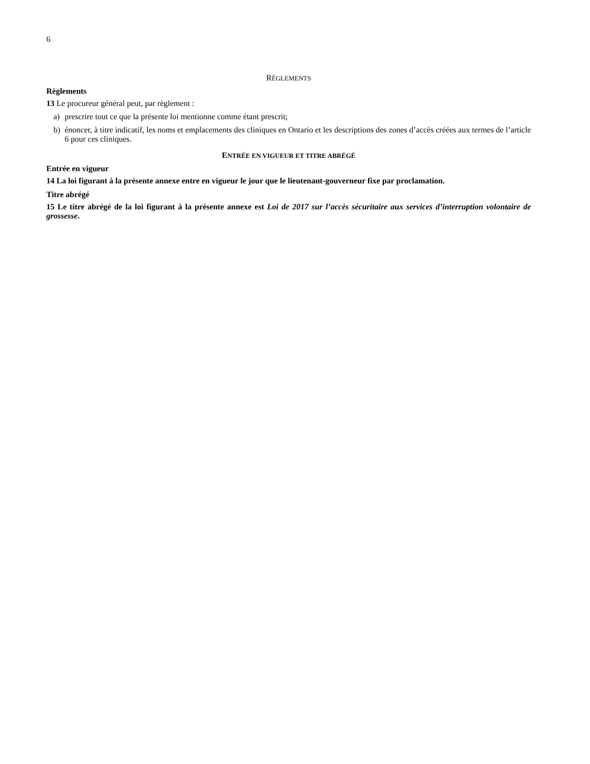6
RÈGLEMENTS
Règlements
13 Le procureur général peut, par règlement :
a) prescrire tout ce que la présente loi mentionne comme étant prescrit;
b) énoncer, à titre indicatif, les noms et emplacements des cliniques en Ontario et les descriptions des zones d’accès créées aux termes de l’article 6 pour ces cliniques.
ENTRÉE EN VIGUEUR ET TITRE ABRÉGÉ
Entrée en vigueur
14 La loi figurant à la présente annexe entre en vigueur le jour que le lieutenant-gouverneur fixe par proclamation.
Titre abrégé
15 Le titre abrégé de la loi figurant à la présente annexe est Loi de 2017 sur l’accès sécuritaire aux services d’interruption volontaire de grossesse.